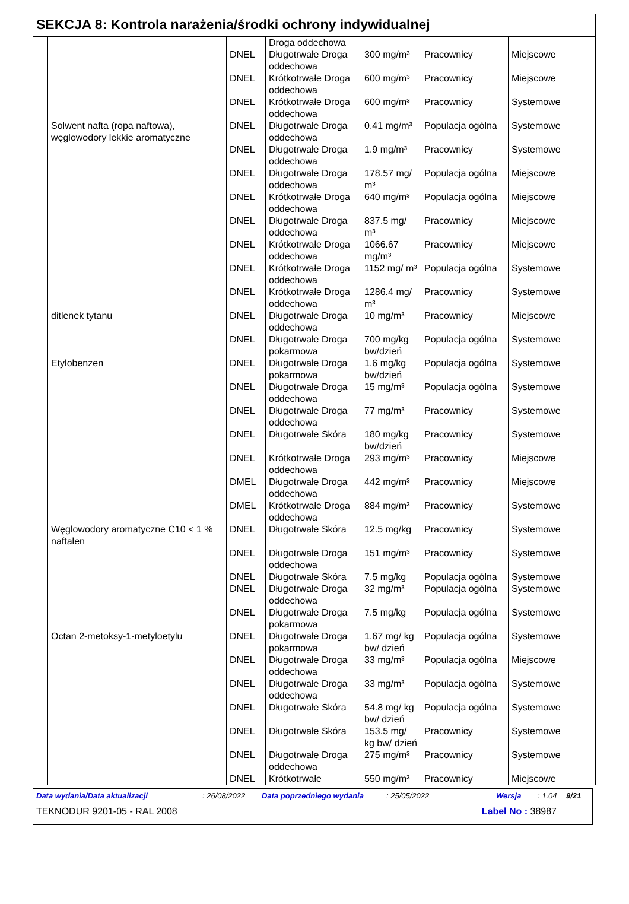SEKCJA 8: Kontrola narażenia/środki ochrony indywidualnej
| | | Droga oddechowa | | | |
| | DNEL | Długotrwałe Droga oddechowa | 300 mg/m³ | Pracownicy | Miejscowe |
| | DNEL | Krótkotrwałe Droga oddechowa | 600 mg/m³ | Pracownicy | Miejscowe |
| | DNEL | Krótkotrwałe Droga oddechowa | 600 mg/m³ | Pracownicy | Systemowe |
| Solwent nafta (ropa naftowa), węglowodory lekkie aromatyczne | DNEL | Długotrwałe Droga oddechowa | 0.41 mg/m³ | Populacja ogólna | Systemowe |
| | DNEL | Długotrwałe Droga oddechowa | 1.9 mg/m³ | Pracownicy | Systemowe |
| | DNEL | Długotrwałe Droga oddechowa | 178.57 mg/ m³ | Populacja ogólna | Miejscowe |
| | DNEL | Krótkotrwałe Droga oddechowa | 640 mg/m³ | Populacja ogólna | Miejscowe |
| | DNEL | Długotrwałe Droga oddechowa | 837.5 mg/ m³ | Pracownicy | Miejscowe |
| | DNEL | Krótkotrwałe Droga oddechowa | 1066.67 mg/m³ | Pracownicy | Miejscowe |
| | DNEL | Krótkotrwałe Droga oddechowa | 1152 mg/ m³ | Populacja ogólna | Systemowe |
| | DNEL | Krótkotrwałe Droga oddechowa | 1286.4 mg/ m³ | Pracownicy | Systemowe |
| ditlenek tytanu | DNEL | Długotrwałe Droga oddechowa | 10 mg/m³ | Pracownicy | Miejscowe |
| | DNEL | Długotrwałe Droga pokarmowa | 700 mg/kg bw/dzień | Populacja ogólna | Systemowe |
| Etylobenzen | DNEL | Długotrwałe Droga pokarmowa | 1.6 mg/kg bw/dzień | Populacja ogólna | Systemowe |
| | DNEL | Długotrwałe Droga oddechowa | 15 mg/m³ | Populacja ogólna | Systemowe |
| | DNEL | Długotrwałe Droga oddechowa | 77 mg/m³ | Pracownicy | Systemowe |
| | DNEL | Długotrwałe Skóra | 180 mg/kg bw/dzień | Pracownicy | Systemowe |
| | DNEL | Krótkotrwałe Droga oddechowa | 293 mg/m³ | Pracownicy | Miejscowe |
| | DMEL | Długotrwałe Droga oddechowa | 442 mg/m³ | Pracownicy | Miejscowe |
| | DMEL | Krótkotrwałe Droga oddechowa | 884 mg/m³ | Pracownicy | Systemowe |
| Węglowodory aromatyczne C10 < 1 % naftalen | DNEL | Długotrwałe Skóra | 12.5 mg/kg | Pracownicy | Systemowe |
| | DNEL | Długotrwałe Droga oddechowa | 151 mg/m³ | Pracownicy | Systemowe |
| | DNEL | Długotrwałe Skóra | 7.5 mg/kg | Populacja ogólna | Systemowe |
| | DNEL | Długotrwałe Droga oddechowa | 32 mg/m³ | Populacja ogólna | Systemowe |
| | DNEL | Długotrwałe Droga pokarmowa | 7.5 mg/kg | Populacja ogólna | Systemowe |
| Octan 2-metoksy-1-metyloetylu | DNEL | Długotrwałe Droga pokarmowa | 1.67 mg/ kg bw/ dzień | Populacja ogólna | Systemowe |
| | DNEL | Długotrwałe Droga oddechowa | 33 mg/m³ | Populacja ogólna | Miejscowe |
| | DNEL | Długotrwałe Droga oddechowa | 33 mg/m³ | Populacja ogólna | Systemowe |
| | DNEL | Długotrwałe Skóra | 54.8 mg/ kg bw/ dzień | Populacja ogólna | Systemowe |
| | DNEL | Długotrwałe Skóra | 153.5 mg/ kg bw/ dzień | Pracownicy | Systemowe |
| | DNEL | Długotrwałe Droga oddechowa | 275 mg/m³ | Pracownicy | Systemowe |
| | DNEL | Krótkotrwałe | 550 mg/m³ | Pracownicy | Miejscowe |
Data wydania/Data aktualizacji: 26/08/2022 Data poprzedniego wydania: 25/05/2022 Wersja: 1.04 9/21
TEKNODUR 9201-05 - RAL 2008 Label No : 38987